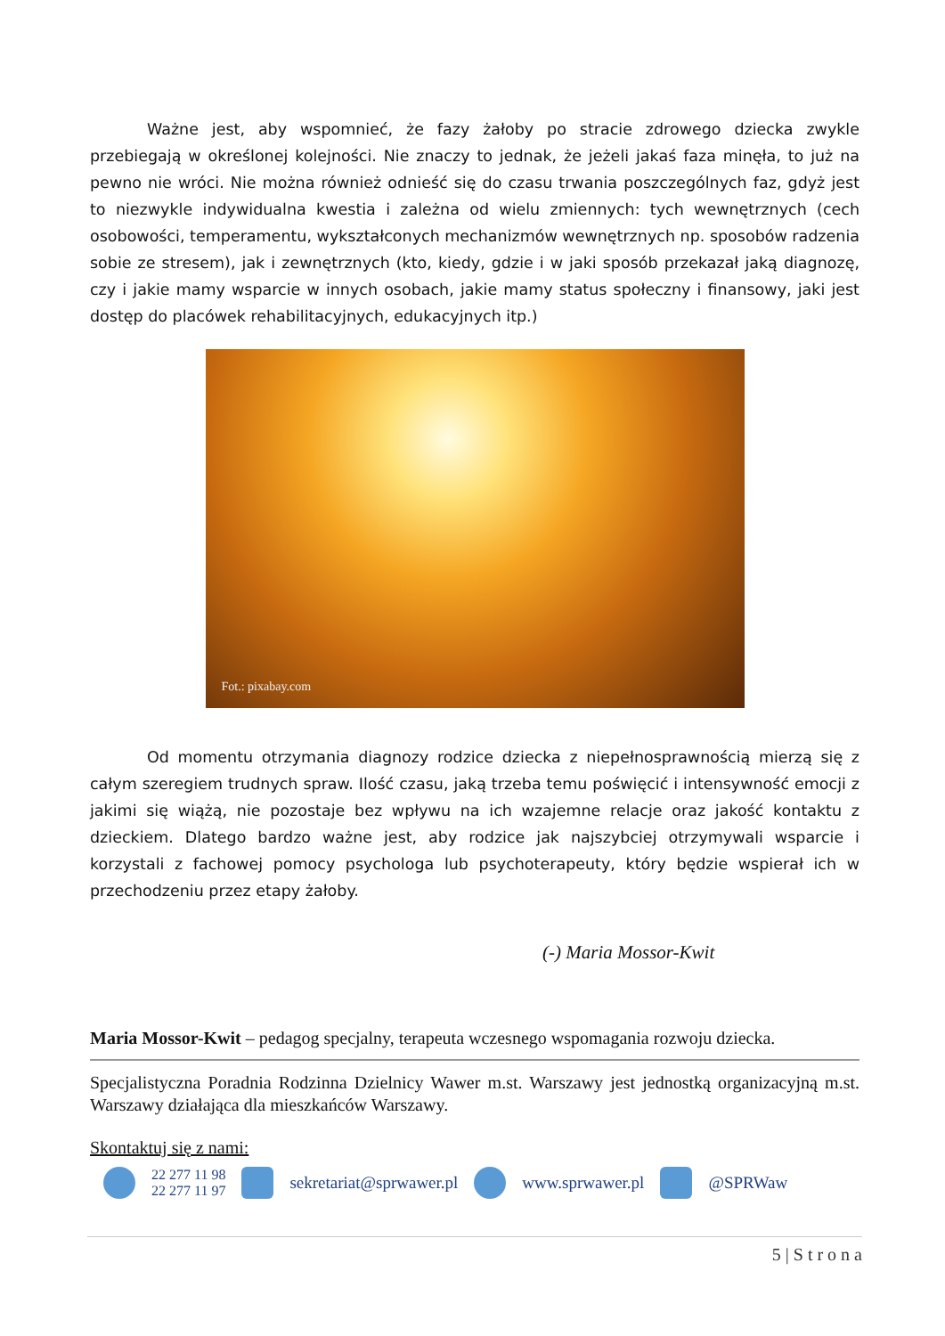Ważne jest, aby wspomnieć, że fazy żałoby po stracie zdrowego dziecka zwykle przebiegają w określonej kolejności. Nie znaczy to jednak, że jeżeli jakaś faza minęła, to już na pewno nie wróci. Nie można również odnieść się do czasu trwania poszczególnych faz, gdyż jest to niezwykle indywidualna kwestia i zależna od wielu zmiennych: tych wewnętrznych (cech osobowości, temperamentu, wykształconych mechanizmów wewnętrznych np. sposobów radzenia sobie ze stresem), jak i zewnętrznych (kto, kiedy, gdzie i w jaki sposób przekazał jaką diagnozę, czy i jakie mamy wsparcie w innych osobach, jakie mamy status społeczny i finansowy, jaki jest dostęp do placówek rehabilitacyjnych, edukacyjnych itp.)
Fot.: pixabay.com
Od momentu otrzymania diagnozy rodzice dziecka z niepełnosprawnością mierzą się z całym szeregiem trudnych spraw. Ilość czasu, jaką trzeba temu poświęcić i intensywność emocji z jakimi się wiążą, nie pozostaje bez wpływu na ich wzajemne relacje oraz jakość kontaktu z dzieckiem. Dlatego bardzo ważne jest, aby rodzice jak najszybciej otrzymywali wsparcie i korzystali z fachowej pomocy psychologa lub psychoterapeuty, który będzie wspierał ich w przechodzeniu przez etapy żałoby.
(-) Maria Mossor-Kwit
Maria Mossor-Kwit – pedagog specjalny, terapeuta wczesnego wspomagania rozwoju dziecka.
Specjalistyczna Poradnia Rodzinna Dzielnicy Wawer m.st. Warszawy jest jednostką organizacyjną m.st. Warszawy działająca dla mieszkańców Warszawy.
Skontaktuj się z nami:
22 277 11 98
22 277 11 97
sekretariat@sprwawer.pl www.sprwawer.pl @SPRWaw
5 | S t r o n a